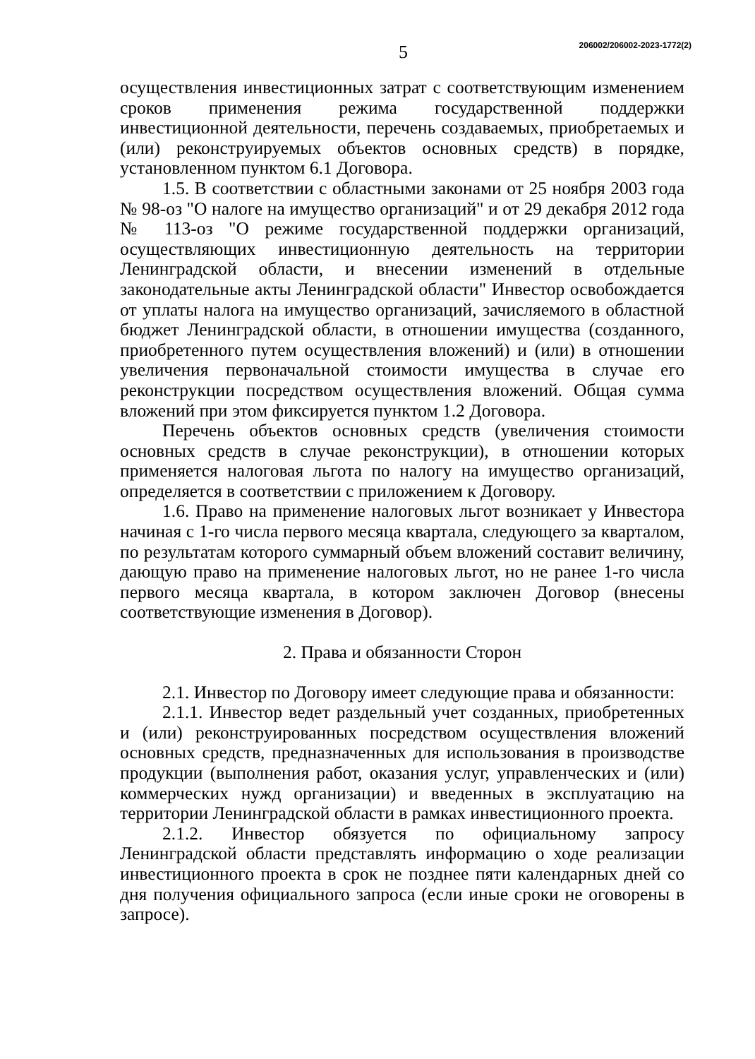5
206002/206002-2023-1772(2)
осуществления инвестиционных затрат с соответствующим изменением сроков применения режима государственной поддержки инвестиционной деятельности, перечень создаваемых, приобретаемых и (или) реконструируемых объектов основных средств) в порядке, установленном пунктом 6.1 Договора.
1.5. В соответствии с областными законами от 25 ноября 2003 года № 98-оз "О налоге на имущество организаций" и от 29 декабря 2012 года № 113-оз "О режиме государственной поддержки организаций, осуществляющих инвестиционную деятельность на территории Ленинградской области, и внесении изменений в отдельные законодательные акты Ленинградской области" Инвестор освобождается от уплаты налога на имущество организаций, зачисляемого в областной бюджет Ленинградской области, в отношении имущества (созданного, приобретенного путем осуществления вложений) и (или) в отношении увеличения первоначальной стоимости имущества в случае его реконструкции посредством осуществления вложений. Общая сумма вложений при этом фиксируется пунктом 1.2 Договора.
Перечень объектов основных средств (увеличения стоимости основных средств в случае реконструкции), в отношении которых применяется налоговая льгота по налогу на имущество организаций, определяется в соответствии с приложением к Договору.
1.6. Право на применение налоговых льгот возникает у Инвестора начиная с 1-го числа первого месяца квартала, следующего за кварталом, по результатам которого суммарный объем вложений составит величину, дающую право на применение налоговых льгот, но не ранее 1-го числа первого месяца квартала, в котором заключен Договор (внесены соответствующие изменения в Договор).
2. Права и обязанности Сторон
2.1. Инвестор по Договору имеет следующие права и обязанности:
2.1.1. Инвестор ведет раздельный учет созданных, приобретенных и (или) реконструированных посредством осуществления вложений основных средств, предназначенных для использования в производстве продукции (выполнения работ, оказания услуг, управленческих и (или) коммерческих нужд организации) и введенных в эксплуатацию на территории Ленинградской области в рамках инвестиционного проекта.
2.1.2. Инвестор обязуется по официальному запросу Ленинградской области представлять информацию о ходе реализации инвестиционного проекта в срок не позднее пяти календарных дней со дня получения официального запроса (если иные сроки не оговорены в запросе).